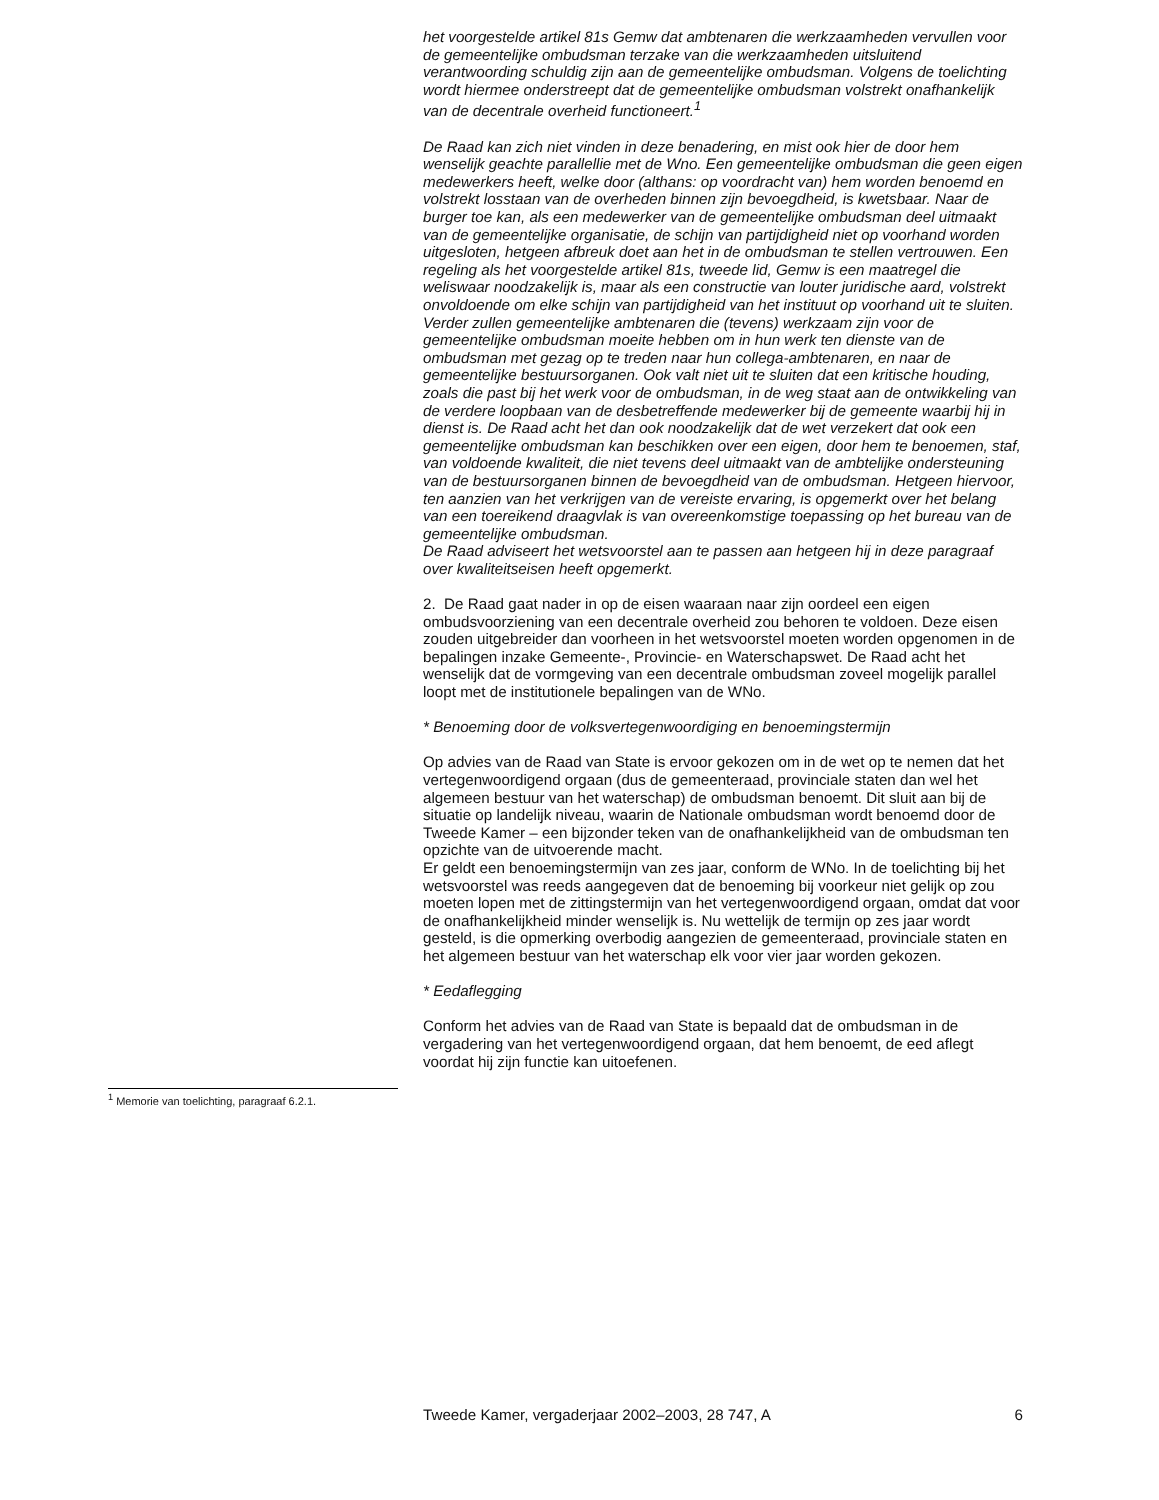het voorgestelde artikel 81s Gemw dat ambtenaren die werkzaamheden vervullen voor de gemeentelijke ombudsman terzake van die werkzaamheden uitsluitend verantwoording schuldig zijn aan de gemeentelijke ombudsman. Volgens de toelichting wordt hiermee onderstreept dat de gemeentelijke ombudsman volstrekt onafhankelijk van de decentrale overheid functioneert.<sup>1</sup>
De Raad kan zich niet vinden in deze benadering, en mist ook hier de door hem wenselijk geachte parallellie met de Wno. Een gemeentelijke ombudsman die geen eigen medewerkers heeft, welke door (althans: op voordracht van) hem worden benoemd en volstrekt losstaan van de overheden binnen zijn bevoegdheid, is kwetsbaar. Naar de burger toe kan, als een medewerker van de gemeentelijke ombudsman deel uitmaakt van de gemeentelijke organisatie, de schijn van partijdigheid niet op voorhand worden uitgesloten, hetgeen afbreuk doet aan het in de ombudsman te stellen vertrouwen. Een regeling als het voorgestelde artikel 81s, tweede lid, Gemw is een maatregel die weliswaar noodzakelijk is, maar als een constructie van louter juridische aard, volstrekt onvoldoende om elke schijn van partijdigheid van het instituut op voorhand uit te sluiten. Verder zullen gemeentelijke ambtenaren die (tevens) werkzaam zijn voor de gemeentelijke ombudsman moeite hebben om in hun werk ten dienste van de ombudsman met gezag op te treden naar hun collega-ambtenaren, en naar de gemeentelijke bestuursorganen. Ook valt niet uit te sluiten dat een kritische houding, zoals die past bij het werk voor de ombudsman, in de weg staat aan de ontwikkeling van de verdere loopbaan van de desbetreffende medewerker bij de gemeente waarbij hij in dienst is. De Raad acht het dan ook noodzakelijk dat de wet verzekert dat ook een gemeentelijke ombudsman kan beschikken over een eigen, door hem te benoemen, staf, van voldoende kwaliteit, die niet tevens deel uitmaakt van de ambtelijke ondersteuning van de bestuursorganen binnen de bevoegdheid van de ombudsman. Hetgeen hiervoor, ten aanzien van het verkrijgen van de vereiste ervaring, is opgemerkt over het belang van een toereikend draagvlak is van overeenkomstige toepassing op het bureau van de gemeentelijke ombudsman.
De Raad adviseert het wetsvoorstel aan te passen aan hetgeen hij in deze paragraaf over kwaliteitseisen heeft opgemerkt.
2. De Raad gaat nader in op de eisen waaraan naar zijn oordeel een eigen ombudsvoorziening van een decentrale overheid zou behoren te voldoen. Deze eisen zouden uitgebreider dan voorheen in het wetsvoorstel moeten worden opgenomen in de bepalingen inzake Gemeente-, Provincie- en Waterschapswet. De Raad acht het wenselijk dat de vormgeving van een decentrale ombudsman zoveel mogelijk parallel loopt met de institutionele bepalingen van de WNo.
* Benoeming door de volksvertegenwoordiging en benoemingstermijn
Op advies van de Raad van State is ervoor gekozen om in de wet op te nemen dat het vertegenwoordigend orgaan (dus de gemeenteraad, provinciale staten dan wel het algemeen bestuur van het waterschap) de ombudsman benoemt. Dit sluit aan bij de situatie op landelijk niveau, waarin de Nationale ombudsman wordt benoemd door de Tweede Kamer – een bijzonder teken van de onafhankelijkheid van de ombudsman ten opzichte van de uitvoerende macht.
Er geldt een benoemingstermijn van zes jaar, conform de WNo. In de toelichting bij het wetsvoorstel was reeds aangegeven dat de benoeming bij voorkeur niet gelijk op zou moeten lopen met de zittingstermijn van het vertegenwoordigend orgaan, omdat dat voor de onafhankelijkheid minder wenselijk is. Nu wettelijk de termijn op zes jaar wordt gesteld, is die opmerking overbodig aangezien de gemeenteraad, provinciale staten en het algemeen bestuur van het waterschap elk voor vier jaar worden gekozen.
* Eedaflegging
Conform het advies van de Raad van State is bepaald dat de ombudsman in de vergadering van het vertegenwoordigend orgaan, dat hem benoemt, de eed aflegt voordat hij zijn functie kan uitoefenen.
<sup>1</sup> Memorie van toelichting, paragraaf 6.2.1.
Tweede Kamer, vergaderjaar 2002–2003, 28 747, A 6